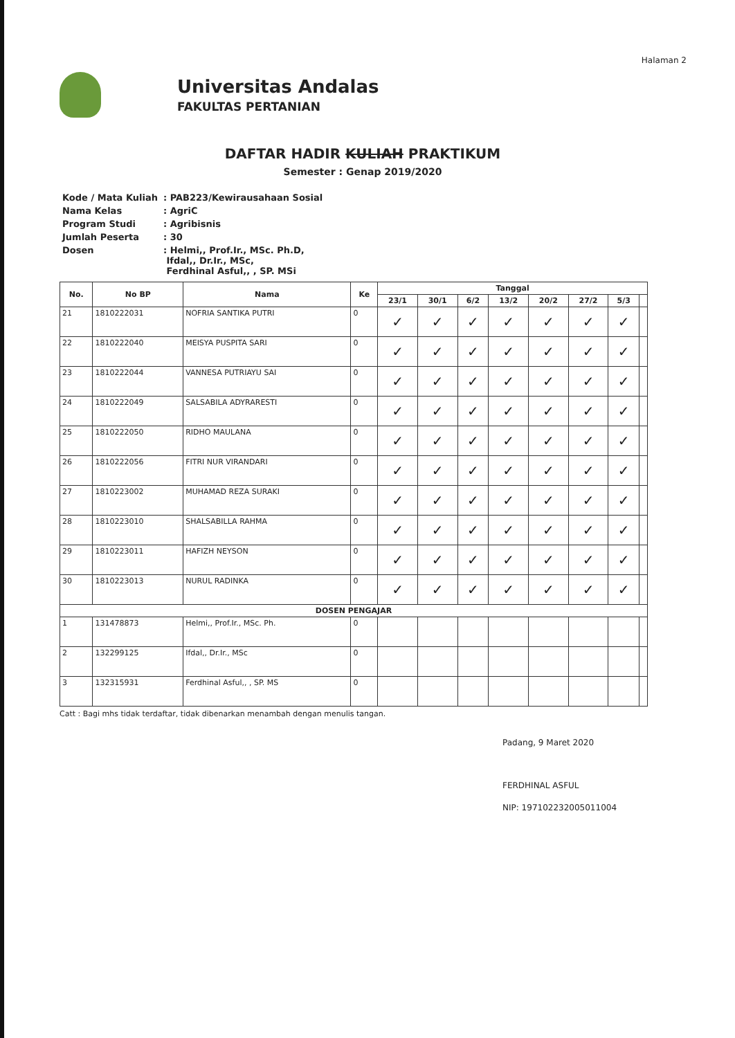Halaman 2
Universitas Andalas
FAKULTAS PERTANIAN
DAFTAR HADIR KULIAH PRAKTIKUM
Semester : Genap 2019/2020
| Kode / Mata Kuliah | : PAB223/Kewirausahaan Sosial |
| Nama Kelas | : AgriC |
| Program Studi | : Agribisnis |
| Jumlah Peserta | : 30 |
| Dosen | : Helmi,, Prof.Ir., MSc. Ph.D, Ifdal,, Dr.Ir., MSc, Ferdhinal Asful,, , SP. MSi |
| No. | No BP | Nama | Ke | Tanggal | | | | | | | |
| --- | --- | --- | --- | --- | --- | --- | --- | --- | --- | --- | --- |
| | | | | 23/1 | 30/1 | 6/2 | 13/2 | 20/2 | 27/2 | 5/3 | |
| 21 | 1810222031 | NOFRIA SANTIKA PUTRI | 0 | ✓ | ✓ | ✓ | ✓ | ✓ | ✓ | ✓ | |
| 22 | 1810222040 | MEISYA PUSPITA SARI | 0 | ✓ | ✓ | ✓ | ✓ | ✓ | ✓ | ✓ | |
| 23 | 1810222044 | VANNESA PUTRIAYU SAI | 0 | ✓ | ✓ | ✓ | ✓ | ✓ | ✓ | ✓ | |
| 24 | 1810222049 | SALSABILA ADYRARESTI | 0 | ✓ | ✓ | ✓ | ✓ | ✓ | ✓ | ✓ | |
| 25 | 1810222050 | RIDHO MAULANA | 0 | ✓ | ✓ | ✓ | ✓ | ✓ | ✓ | ✓ | |
| 26 | 1810222056 | FITRI NUR VIRANDARI | 0 | ✓ | ✓ | ✓ | ✓ | ✓ | ✓ | ✓ | |
| 27 | 1810223002 | MUHAMAD REZA SURAKI | 0 | ✓ | ✓ | ✓ | ✓ | ✓ | ✓ | ✓ | |
| 28 | 1810223010 | SHALSABILLA RAHMA | 0 | ✓ | ✓ | ✓ | ✓ | ✓ | ✓ | ✓ | |
| 29 | 1810223011 | HAFIZH NEYSON | 0 | ✓ | ✓ | ✓ | ✓ | ✓ | ✓ | ✓ | |
| 30 | 1810223013 | NURUL RADINKA | 0 | ✓ | ✓ | ✓ | ✓ | ✓ | ✓ | ✓ | |
| DOSEN PENGAJAR | | | | | | | | | | | |
| 1 | 131478873 | Helmi,, Prof.Ir., MSc. Ph. | 0 | | | | | | | | |
| 2 | 132299125 | Ifdal,, Dr.Ir., MSc | 0 | | | | | | | | |
| 3 | 132315931 | Ferdhinal Asful,, , SP. MS | 0 | | | | | | | | |
Catt : Bagi mhs tidak terdaftar, tidak dibenarkan menambah dengan menulis tangan.
Padang, 9 Maret 2020
FERDHINAL ASFUL
NIP: 197102232005011004